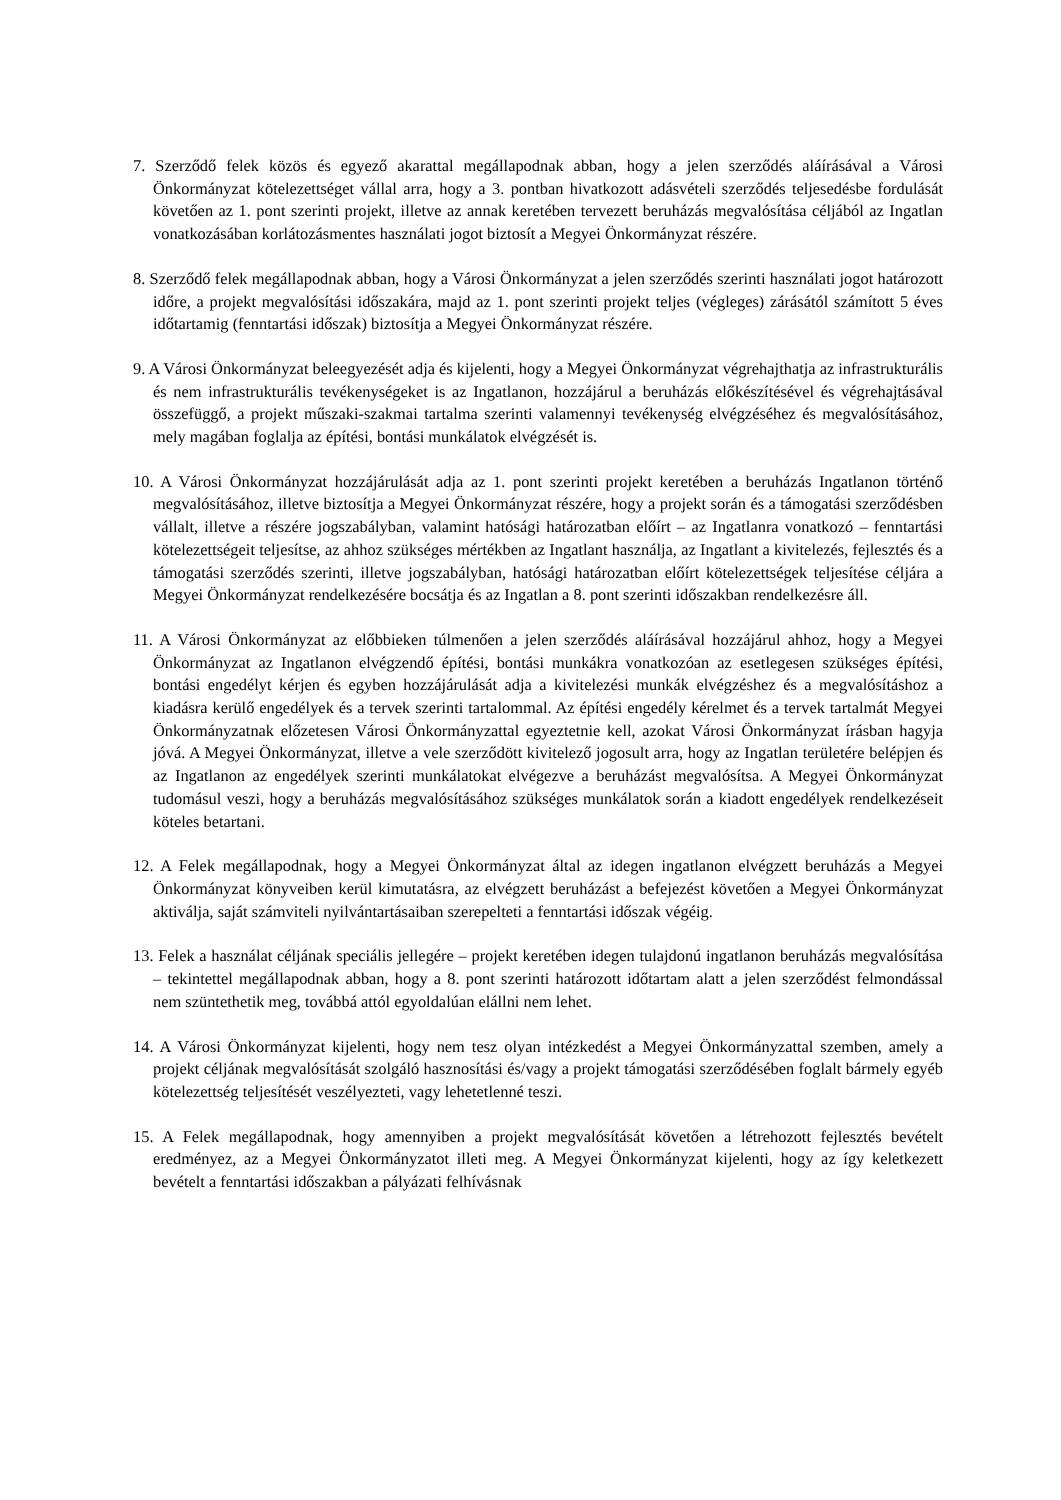7. Szerződő felek közös és egyező akarattal megállapodnak abban, hogy a jelen szerződés aláírásával a Városi Önkormányzat kötelezettséget vállal arra, hogy a 3. pontban hivatkozott adásvételi szerződés teljesedésbe fordulását követően az 1. pont szerinti projekt, illetve az annak keretében tervezett beruházás megvalósítása céljából az Ingatlan vonatkozásában korlátozásmentes használati jogot biztosít a Megyei Önkormányzat részére.
8. Szerződő felek megállapodnak abban, hogy a Városi Önkormányzat a jelen szerződés szerinti használati jogot határozott időre, a projekt megvalósítási időszakára, majd az 1. pont szerinti projekt teljes (végleges) zárásától számított 5 éves időtartamig (fenntartási időszak) biztosítja a Megyei Önkormányzat részére.
9. A Városi Önkormányzat beleegyezését adja és kijelenti, hogy a Megyei Önkormányzat végrehajthatja az infrastrukturális és nem infrastrukturális tevékenységeket is az Ingatlanon, hozzájárul a beruházás előkészítésével és végrehajtásával összefüggő, a projekt műszaki-szakmai tartalma szerinti valamennyi tevékenység elvégzéséhez és megvalósításához, mely magában foglalja az építési, bontási munkálatok elvégzését is.
10. A Városi Önkormányzat hozzájárulását adja az 1. pont szerinti projekt keretében a beruházás Ingatlanon történő megvalósításához, illetve biztosítja a Megyei Önkormányzat részére, hogy a projekt során és a támogatási szerződésben vállalt, illetve a részére jogszabályban, valamint hatósági határozatban előírt – az Ingatlanra vonatkozó – fenntartási kötelezettségeit teljesítse, az ahhoz szükséges mértékben az Ingatlant használja, az Ingatlant a kivitelezés, fejlesztés és a támogatási szerződés szerinti, illetve jogszabályban, hatósági határozatban előírt kötelezettségek teljesítése céljára a Megyei Önkormányzat rendelkezésére bocsátja és az Ingatlan a 8. pont szerinti időszakban rendelkezésre áll.
11. A Városi Önkormányzat az előbbieken túlmenően a jelen szerződés aláírásával hozzájárul ahhoz, hogy a Megyei Önkormányzat az Ingatlanon elvégzendő építési, bontási munkákra vonatkozóan az esetlegesen szükséges építési, bontási engedélyt kérjen és egyben hozzájárulását adja a kivitelezési munkák elvégzéshez és a megvalósításhoz a kiadásra kerülő engedélyek és a tervek szerinti tartalommal. Az építési engedély kérelmet és a tervek tartalmát Megyei Önkormányzatnak előzetesen Városi Önkormányzattal egyeztetnie kell, azokat Városi Önkormányzat írásban hagyja jóvá. A Megyei Önkormányzat, illetve a vele szerződött kivitelező jogosult arra, hogy az Ingatlan területére belépjen és az Ingatlanon az engedélyek szerinti munkálatokat elvégezve a beruházást megvalósítsa. A Megyei Önkormányzat tudomásul veszi, hogy a beruházás megvalósításához szükséges munkálatok során a kiadott engedélyek rendelkezéseit köteles betartani.
12. A Felek megállapodnak, hogy a Megyei Önkormányzat által az idegen ingatlanon elvégzett beruházás a Megyei Önkormányzat könyveiben kerül kimutatásra, az elvégzett beruházást a befejezést követően a Megyei Önkormányzat aktiválja, saját számviteli nyilvántartásaiban szerepelteti a fenntartási időszak végéig.
13. Felek a használat céljának speciális jellegére – projekt keretében idegen tulajdonú ingatlanon beruházás megvalósítása – tekintettel megállapodnak abban, hogy a 8. pont szerinti határozott időtartam alatt a jelen szerződést felmondással nem szüntethetik meg, továbbá attól egyoldalúan elállni nem lehet.
14. A Városi Önkormányzat kijelenti, hogy nem tesz olyan intézkedést a Megyei Önkormányzattal szemben, amely a projekt céljának megvalósítását szolgáló hasznosítási és/vagy a projekt támogatási szerződésében foglalt bármely egyéb kötelezettség teljesítését veszélyezteti, vagy lehetetlenné teszi.
15. A Felek megállapodnak, hogy amennyiben a projekt megvalósítását követően a létrehozott fejlesztés bevételt eredményez, az a Megyei Önkormányzatot illeti meg. A Megyei Önkormányzat kijelenti, hogy az így keletkezett bevételt a fenntartási időszakban a pályázati felhívásnak